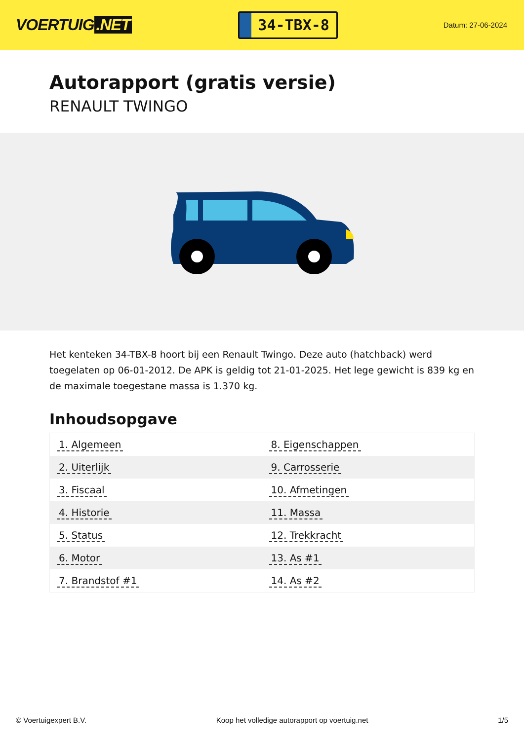VOERTUIG.NET
34-TBX-8
Datum: 27-06-2024
Autorapport (gratis versie)
RENAULT TWINGO
Het kenteken 34-TBX-8 hoort bij een Renault Twingo. Deze auto (hatchback) werd toegelaten op 06-01-2012. De APK is geldig tot 21-01-2025. Het lege gewicht is 839 kg en de maximale toegestane massa is 1.370 kg.
Inhoudsopgave
| 1. Algemeen | 8. Eigenschappen |
| 2. Uiterlijk | 9. Carrosserie |
| 3. Fiscaal | 10. Afmetingen |
| 4. Historie | 11. Massa |
| 5. Status | 12. Trekkracht |
| 6. Motor | 13. As #1 |
| 7. Brandstof #1 | 14. As #2 |
© Voertuigexpert B.V. Koop het volledige autorapport op voertuig.net 1/5